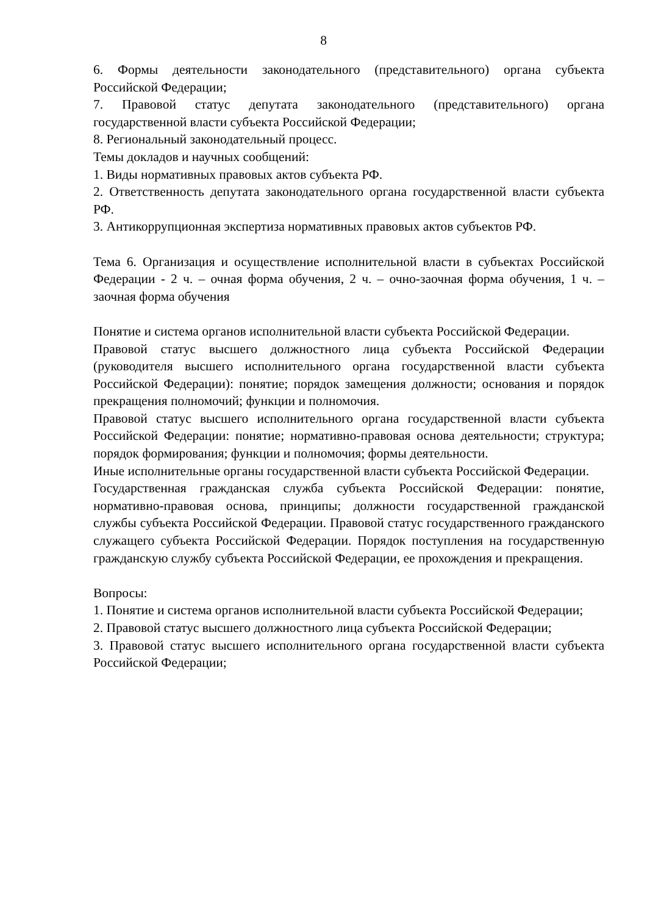8
6. Формы деятельности законодательного (представительного) органа субъекта Российской Федерации;
7. Правовой статус депутата законодательного (представительного) органа государственной власти субъекта Российской Федерации;
8. Региональный законодательный процесс.
Темы докладов и научных сообщений:
1. Виды нормативных правовых актов субъекта РФ.
2. Ответственность депутата законодательного органа государственной власти субъекта РФ.
3. Антикоррупционная экспертиза нормативных правовых актов субъектов РФ.
Тема 6. Организация и осуществление исполнительной власти в субъектах Российской Федерации - 2 ч. – очная форма обучения, 2 ч. – очно-заочная форма обучения, 1 ч. – заочная форма обучения
Понятие и система органов исполнительной власти субъекта Российской Федерации.
Правовой статус высшего должностного лица субъекта Российской Федерации (руководителя высшего исполнительного органа государственной власти субъекта Российской Федерации): понятие; порядок замещения должности; основания и порядок прекращения полномочий; функции и полномочия.
Правовой статус высшего исполнительного органа государственной власти субъекта Российской Федерации: понятие; нормативно-правовая основа деятельности; структура; порядок формирования; функции и полномочия; формы деятельности.
Иные исполнительные органы государственной власти субъекта Российской Федерации.
Государственная гражданская служба субъекта Российской Федерации: понятие, нормативно-правовая основа, принципы; должности государственной гражданской службы субъекта Российской Федерации. Правовой статус государственного гражданского служащего субъекта Российской Федерации. Порядок поступления на государственную гражданскую службу субъекта Российской Федерации, ее прохождения и прекращения.
Вопросы:
1. Понятие и система органов исполнительной власти субъекта Российской Федерации;
2. Правовой статус высшего должностного лица субъекта Российской Федерации;
3. Правовой статус высшего исполнительного органа государственной власти субъекта Российской Федерации;